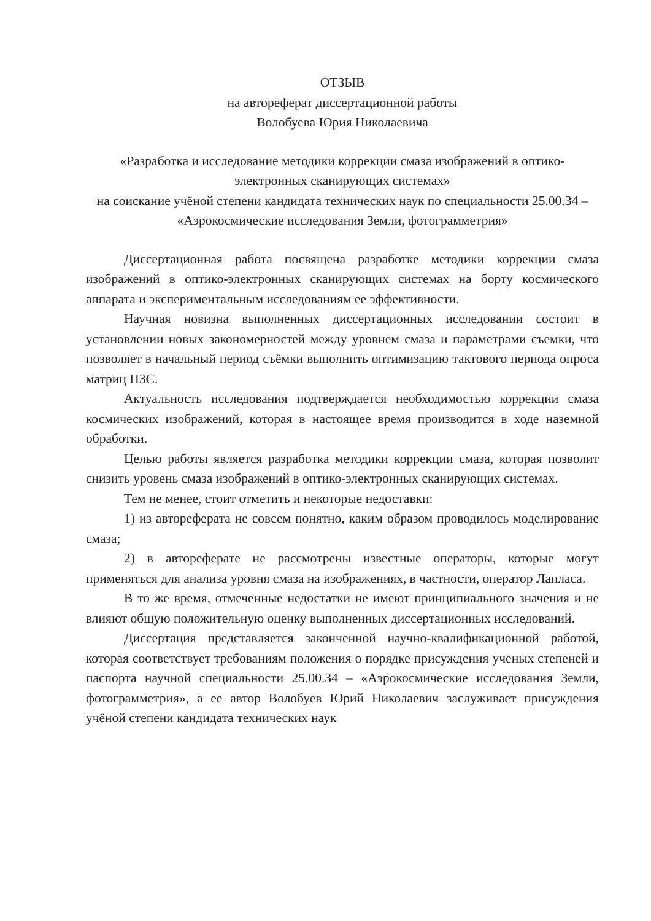ОТЗЫВ
на автореферат диссертационной работы
Волобуева Юрия Николаевича
«Разработка и исследование методики коррекции смаза изображений в оптико-электронных сканирующих системах»
на соискание учёной степени кандидата технических наук по специальности 25.00.34 – «Аэрокосмические исследования Земли, фотограмметрия»
Диссертационная работа посвящена разработке методики коррекции смаза изображений в оптико-электронных сканирующих системах на борту космического аппарата и экспериментальным исследованиям ее эффективности.
Научная новизна выполненных диссертационных исследовании состоит в установлении новых закономерностей между уровнем смаза и параметрами съемки, что позволяет в начальный период съёмки выполнить оптимизацию тактового периода опроса матриц ПЗС.
Актуальность исследования подтверждается необходимостью коррекции смаза космических изображений, которая в настоящее время производится в ходе наземной обработки.
Целью работы является разработка методики коррекции смаза, которая позволит снизить уровень смаза изображений в оптико-электронных сканирующих системах.
Тем не менее, стоит отметить и некоторые недоставки:
1) из автореферата не совсем понятно, каким образом проводилось моделирование смаза;
2) в автореферате не рассмотрены известные операторы, которые могут применяться для анализа уровня смаза на изображениях, в частности, оператор Лапласа.
В то же время, отмеченные недостатки не имеют принципиального значения и не влияют общую положительную оценку выполненных диссертационных исследований.
Диссертация представляется законченной научно-квалификационной работой, которая соответствует требованиям положения о порядке присуждения ученых степеней и паспорта научной специальности 25.00.34 – «Аэрокосмические исследования Земли, фотограмметрия», а ее автор Волобуев Юрий Николаевич заслуживает присуждения учёной степени кандидата технических наук